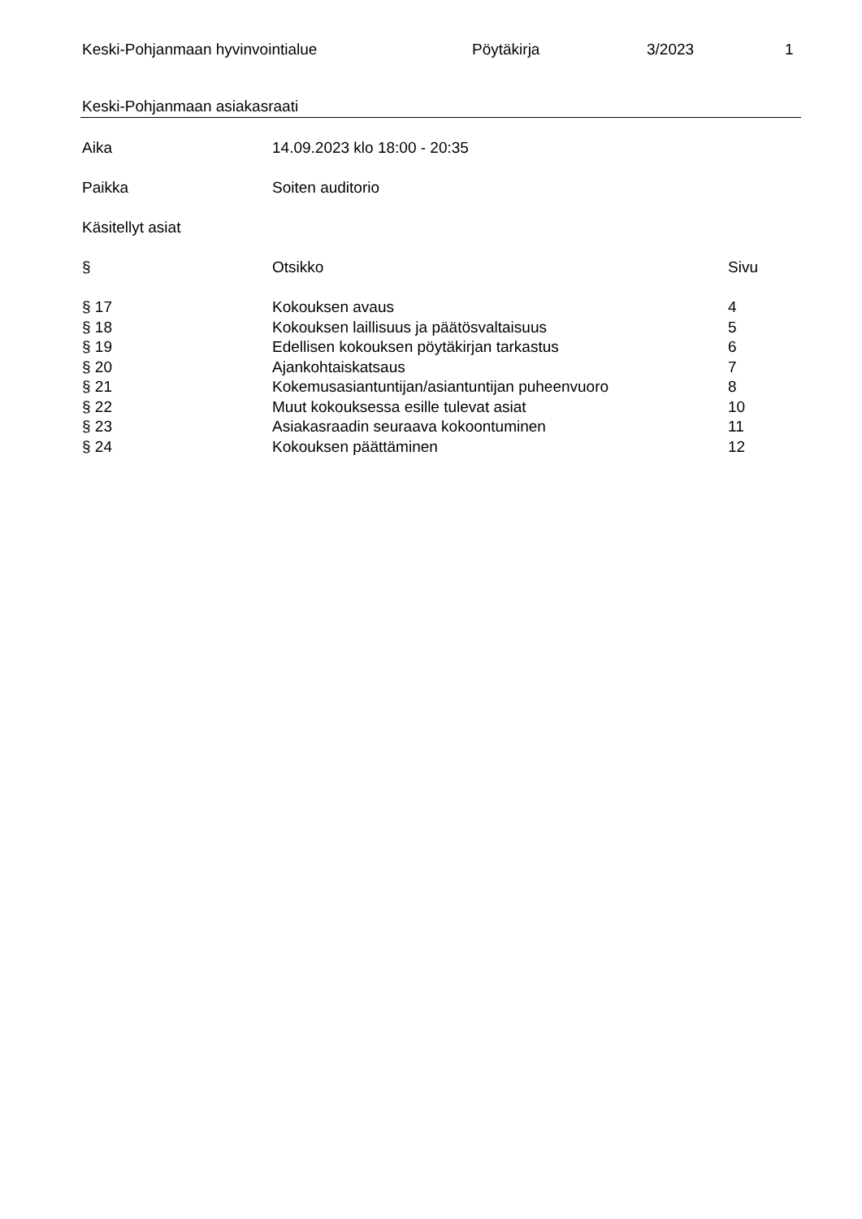Keski-Pohjanmaan hyvinvointialue Pöytäkirja 3/2023 1
Keski-Pohjanmaan asiakasraati
| Aika | 14.09.2023 klo 18:00 - 20:35 |
| Paikka | Soiten auditorio |
| Käsitellyt asiat | |
| § | Otsikko | Sivu |
| --- | --- | --- |
| § 17 | Kokouksen avaus | 4 |
| § 18 | Kokouksen laillisuus ja päätösvaltaisuus | 5 |
| § 19 | Edellisen kokouksen pöytäkirjan tarkastus | 6 |
| § 20 | Ajankohtaiskatsaus | 7 |
| § 21 | Kokemusasiantuntijan/asiantuntijan puheenvuoro | 8 |
| § 22 | Muut kokouksessa esille tulevat asiat | 10 |
| § 23 | Asiakasraadin seuraava kokoontuminen | 11 |
| § 24 | Kokouksen päättäminen | 12 |